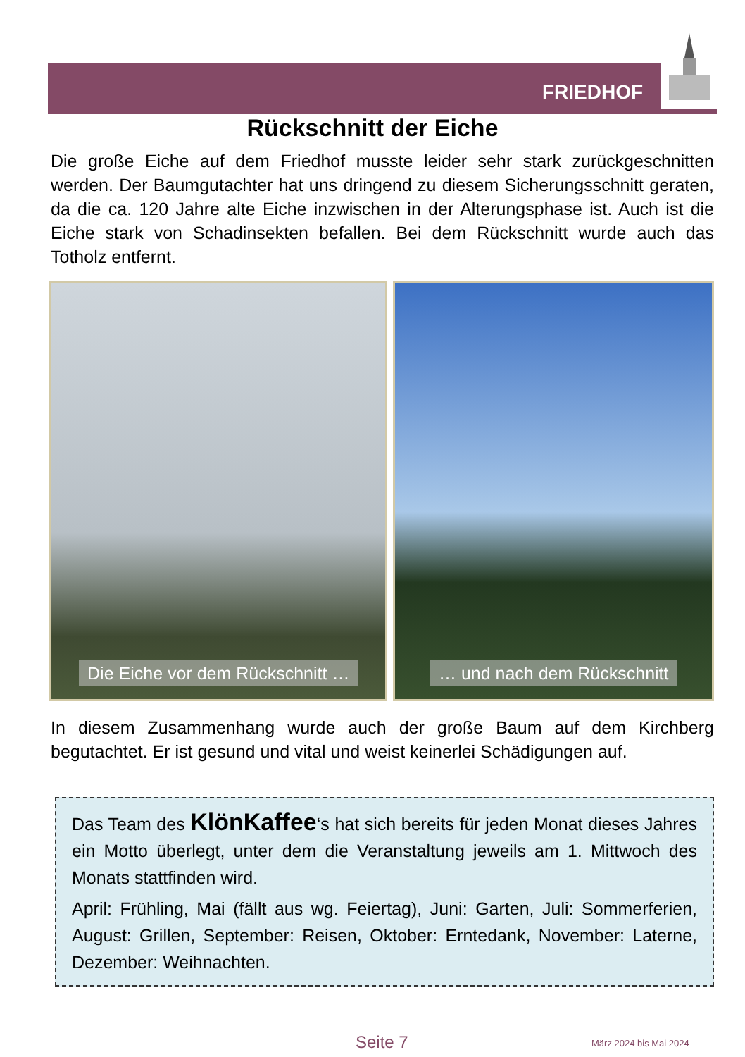FRIEDHOF
Rückschnitt der Eiche
Die große Eiche auf dem Friedhof musste leider sehr stark zurückgeschnitten werden. Der Baumgutachter hat uns dringend zu diesem Sicherungsschnitt geraten, da die ca. 120 Jahre alte Eiche inzwischen in der Alterungsphase ist. Auch ist die Eiche stark von Schadinsekten befallen. Bei dem Rückschnitt wurde auch das Totholz entfernt.
Die Eiche vor dem Rückschnitt … … und nach dem Rückschnitt
In diesem Zusammenhang wurde auch der große Baum auf dem Kirchberg begutachtet. Er ist gesund und vital und weist keinerlei Schädigungen auf.
Das Team des KlönKaffee‘s hat sich bereits für jeden Monat dieses Jahres ein Motto überlegt, unter dem die Veranstaltung jeweils am 1. Mittwoch des Monats stattfinden wird.
April: Frühling, Mai (fällt aus wg. Feiertag), Juni: Garten, Juli: Sommerferien, August: Grillen, September: Reisen, Oktober: Erntedank, November: Laterne, Dezember: Weihnachten.
Seite 7 März 2024 bis Mai 2024